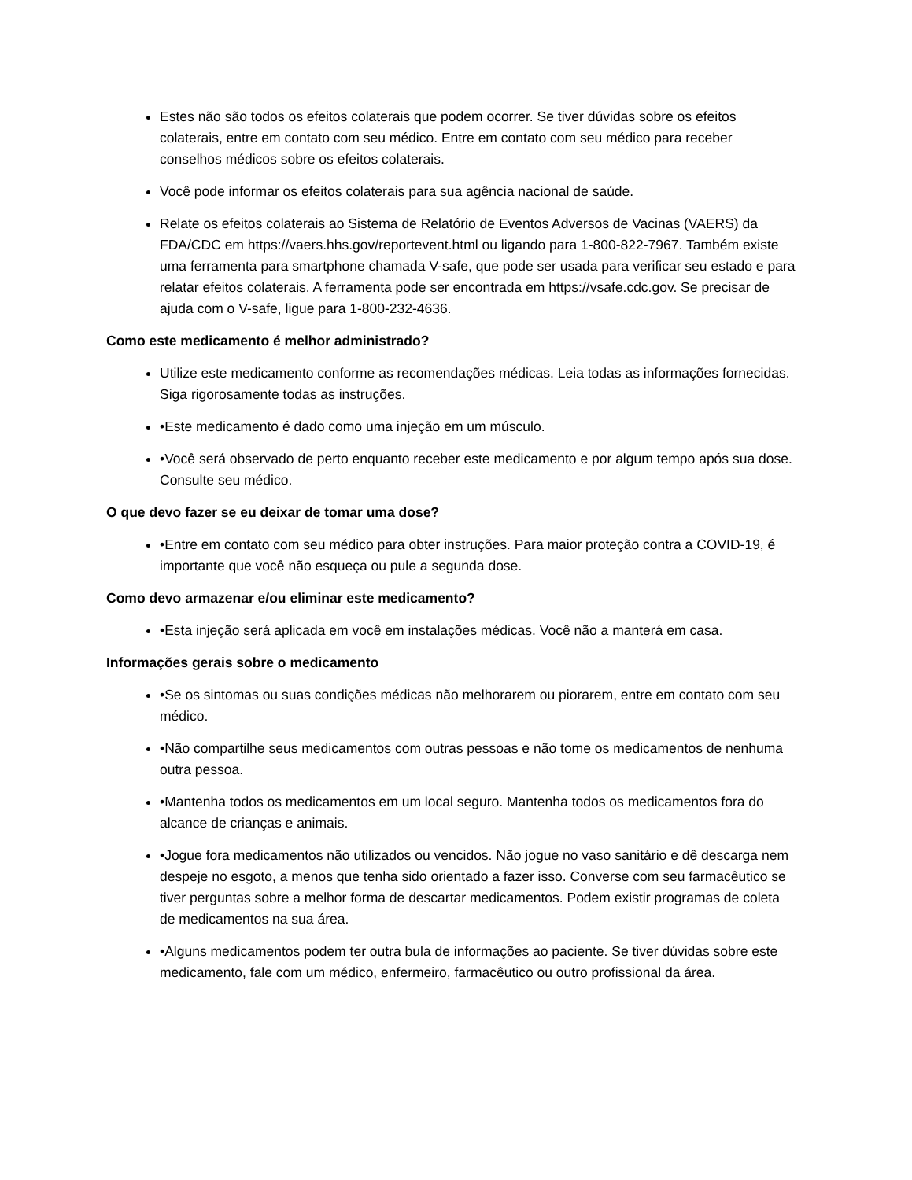Estes não são todos os efeitos colaterais que podem ocorrer. Se tiver dúvidas sobre os efeitos colaterais, entre em contato com seu médico. Entre em contato com seu médico para receber conselhos médicos sobre os efeitos colaterais.
Você pode informar os efeitos colaterais para sua agência nacional de saúde.
Relate os efeitos colaterais ao Sistema de Relatório de Eventos Adversos de Vacinas (VAERS) da FDA/CDC em https://vaers.hhs.gov/reportevent.html ou ligando para 1-800-822-7967. Também existe uma ferramenta para smartphone chamada V-safe, que pode ser usada para verificar seu estado e para relatar efeitos colaterais. A ferramenta pode ser encontrada em https://vsafe.cdc.gov. Se precisar de ajuda com o V-safe, ligue para 1-800-232-4636.
Como este medicamento é melhor administrado?
Utilize este medicamento conforme as recomendações médicas. Leia todas as informações fornecidas. Siga rigorosamente todas as instruções.
•Este medicamento é dado como uma injeção em um músculo.
•Você será observado de perto enquanto receber este medicamento e por algum tempo após sua dose. Consulte seu médico.
O que devo fazer se eu deixar de tomar uma dose?
•Entre em contato com seu médico para obter instruções. Para maior proteção contra a COVID-19, é importante que você não esqueça ou pule a segunda dose.
Como devo armazenar e/ou eliminar este medicamento?
•Esta injeção será aplicada em você em instalações médicas. Você não a manterá em casa.
Informações gerais sobre o medicamento
•Se os sintomas ou suas condições médicas não melhorarem ou piorarem, entre em contato com seu médico.
•Não compartilhe seus medicamentos com outras pessoas e não tome os medicamentos de nenhuma outra pessoa.
•Mantenha todos os medicamentos em um local seguro. Mantenha todos os medicamentos fora do alcance de crianças e animais.
•Jogue fora medicamentos não utilizados ou vencidos. Não jogue no vaso sanitário e dê descarga nem despeje no esgoto, a menos que tenha sido orientado a fazer isso. Converse com seu farmacêutico se tiver perguntas sobre a melhor forma de descartar medicamentos. Podem existir programas de coleta de medicamentos na sua área.
•Alguns medicamentos podem ter outra bula de informações ao paciente. Se tiver dúvidas sobre este medicamento, fale com um médico, enfermeiro, farmacêutico ou outro profissional da área.